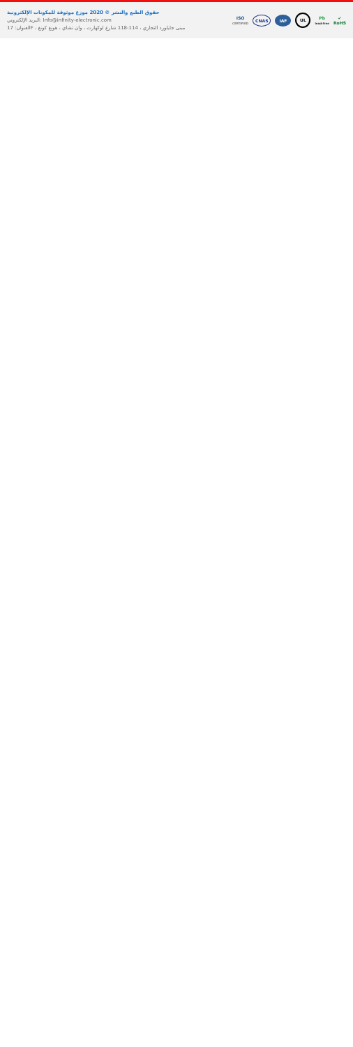حقوق الطبع والنشر © 2020 موزع موثوقة للمكونات الإلكترونية
البريد الإلكتروني: Info@infinity-electronic.com
العنوان: 17F ، مبنى جايلورد التجاري ، 114-118 شارع لوكهارت ، وان تشاي ، هونغ كونغ
ISO
CERTIFIED
CNAS IAF
UL
Pb
lead-free
✔
RoHS